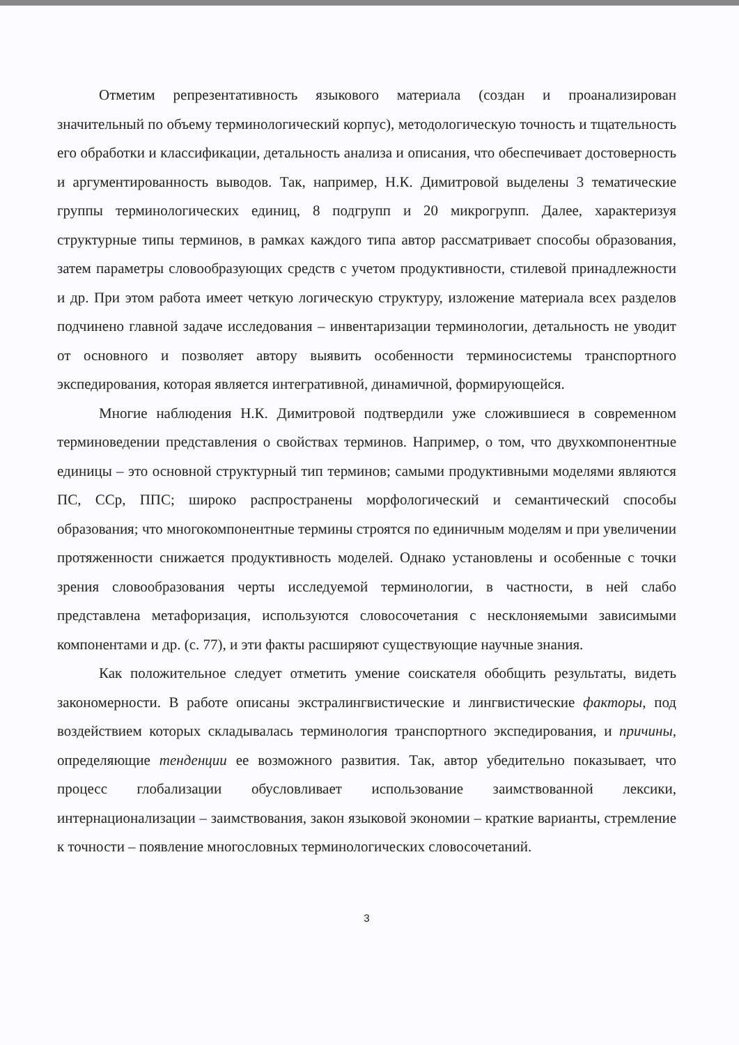Отметим репрезентативность языкового материала (создан и проанализирован значительный по объему терминологический корпус), методологическую точность и тщательность его обработки и классификации, детальность анализа и описания, что обеспечивает достоверность и аргументированность выводов. Так, например, Н.К. Димитровой выделены 3 тематические группы терминологических единиц, 8 подгрупп и 20 микрогрупп. Далее, характеризуя структурные типы терминов, в рамках каждого типа автор рассматривает способы образования, затем параметры словообразующих средств с учетом продуктивности, стилевой принадлежности и др. При этом работа имеет четкую логическую структуру, изложение материала всех разделов подчинено главной задаче исследования – инвентаризации терминологии, детальность не уводит от основного и позволяет автору выявить особенности терминосистемы транспортного экспедирования, которая является интегративной, динамичной, формирующейся.
Многие наблюдения Н.К. Димитровой подтвердили уже сложившиеся в современном терминоведении представления о свойствах терминов. Например, о том, что двухкомпонентные единицы – это основной структурный тип терминов; самыми продуктивными моделями являются ПС, ССр, ППС; широко распространены морфологический и семантический способы образования; что многокомпонентные термины строятся по единичным моделям и при увеличении протяженности снижается продуктивность моделей. Однако установлены и особенные с точки зрения словообразования черты исследуемой терминологии, в частности, в ней слабо представлена метафоризация, используются словосочетания с несклоняемыми зависимыми компонентами и др. (с. 77), и эти факты расширяют существующие научные знания.
Как положительное следует отметить умение соискателя обобщить результаты, видеть закономерности. В работе описаны экстралингвистические и лингвистические факторы, под воздействием которых складывалась терминология транспортного экспедирования, и причины, определяющие тенденции ее возможного развития. Так, автор убедительно показывает, что процесс глобализации обусловливает использование заимствованной лексики, интернационализации – заимствования, закон языковой экономии – краткие варианты, стремление к точности – появление многословных терминологических словосочетаний.
3